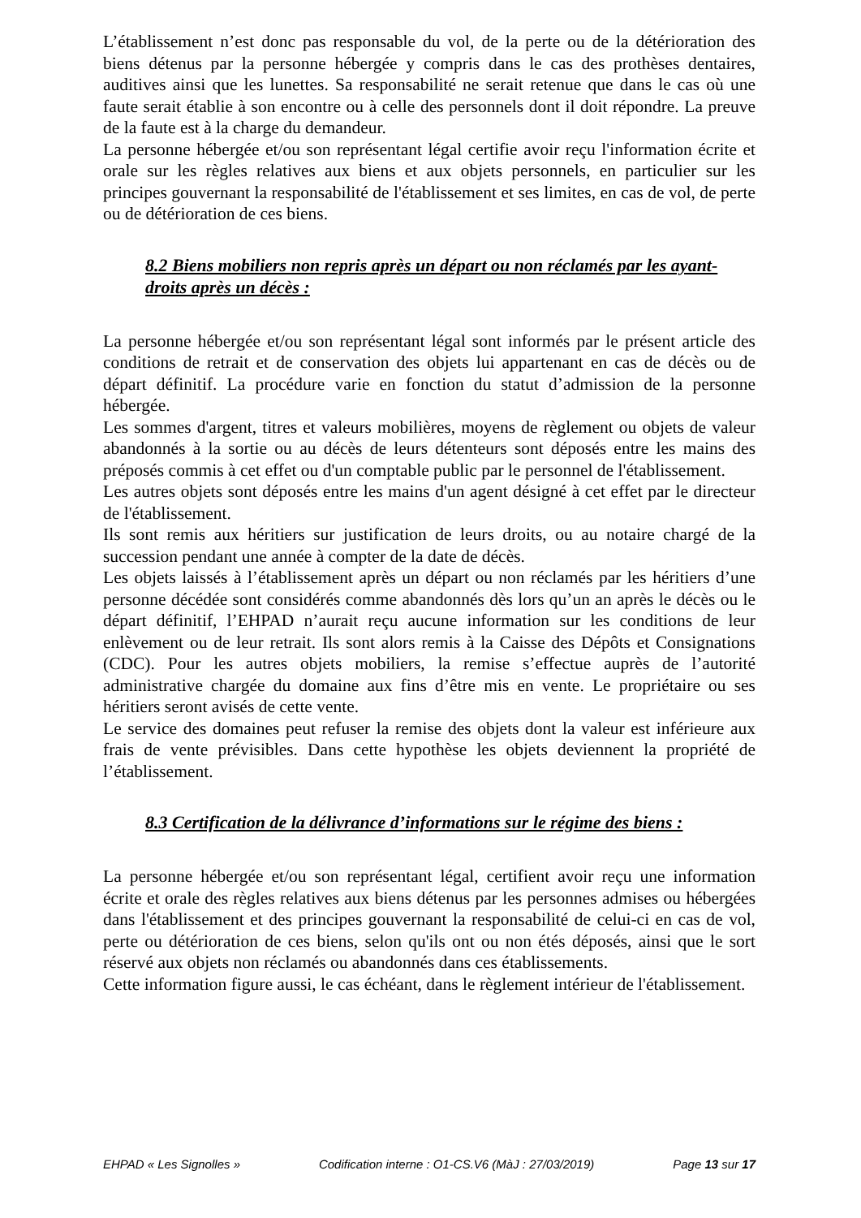L’établissement n’est donc pas responsable du vol, de la perte ou de la détérioration des biens détenus par la personne hébergée y compris dans le cas des prothèses dentaires, auditives ainsi que les lunettes. Sa responsabilité ne serait retenue que dans le cas où une faute serait établie à son encontre ou à celle des personnels dont il doit répondre. La preuve de la faute est à la charge du demandeur.
La personne hébergée et/ou son représentant légal certifie avoir reçu l'information écrite et orale sur les règles relatives aux biens et aux objets personnels, en particulier sur les principes gouvernant la responsabilité de l'établissement et ses limites, en cas de vol, de perte ou de détérioration de ces biens.
8.2 Biens mobiliers non repris après un départ ou non réclamés par les ayant-droits après un décès :
La personne hébergée et/ou son représentant légal sont informés par le présent article des conditions de retrait et de conservation des objets lui appartenant en cas de décès ou de départ définitif. La procédure varie en fonction du statut d’admission de la personne hébergée.
Les sommes d'argent, titres et valeurs mobilières, moyens de règlement ou objets de valeur abandonnés à la sortie ou au décès de leurs détenteurs sont déposés entre les mains des préposés commis à cet effet ou d'un comptable public par le personnel de l'établissement.
Les autres objets sont déposés entre les mains d'un agent désigné à cet effet par le directeur de l'établissement.
Ils sont remis aux héritiers sur justification de leurs droits, ou au notaire chargé de la succession pendant une année à compter de la date de décès.
Les objets laissés à l’établissement après un départ ou non réclamés par les héritiers d’une personne décédée sont considérés comme abandonnés dès lors qu’un an après le décès ou le départ définitif, l’EHPAD n’aurait reçu aucune information sur les conditions de leur enlèvement ou de leur retrait. Ils sont alors remis à la Caisse des Dépôts et Consignations (CDC). Pour les autres objets mobiliers, la remise s’effectue auprès de l’autorité administrative chargée du domaine aux fins d’être mis en vente. Le propriétaire ou ses héritiers seront avisés de cette vente.
Le service des domaines peut refuser la remise des objets dont la valeur est inférieure aux frais de vente prévisibles. Dans cette hypothèse les objets deviennent la propriété de l’établissement.
8.3 Certification de la délivrance d’informations sur le régime des biens :
La personne hébergée et/ou son représentant légal, certifient avoir reçu une information écrite et orale des règles relatives aux biens détenus par les personnes admises ou hébergées dans l'établissement et des principes gouvernant la responsabilité de celui-ci en cas de vol, perte ou détérioration de ces biens, selon qu'ils ont ou non étés déposés, ainsi que le sort réservé aux objets non réclamés ou abandonnés dans ces établissements.
Cette information figure aussi, le cas échéant, dans le règlement intérieur de l'établissement.
EHPAD « Les Signolles » Codification interne : O1-CS.V6 (MàJ : 27/03/2019) Page 13 sur 17